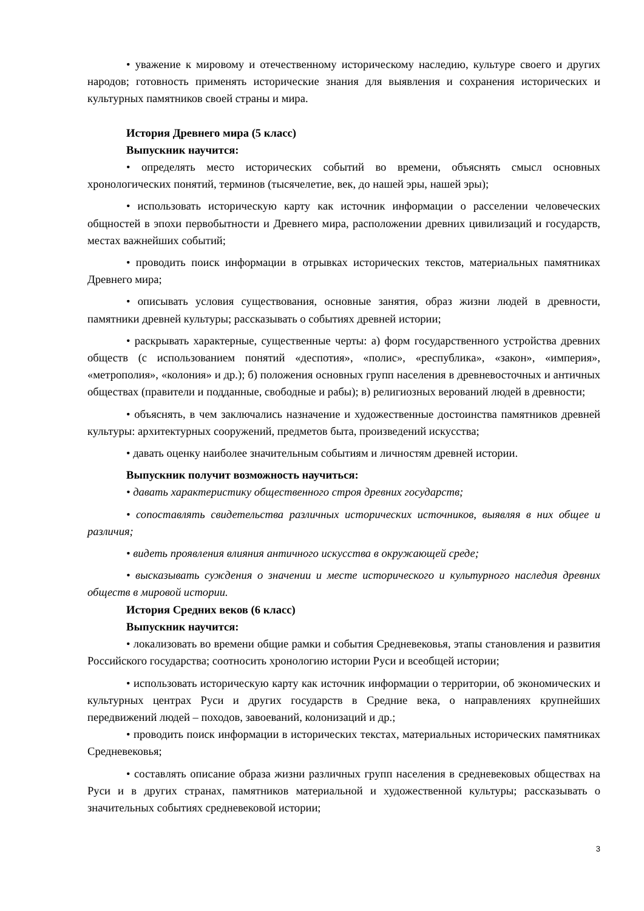• уважение к мировому и отечественному историческому наследию, культуре своего и других народов; готовность применять исторические знания для выявления и сохранения исторических и культурных памятников своей страны и мира.
История Древнего мира (5 класс)
Выпускник научится:
• определять место исторических событий во времени, объяснять смысл основных хронологических понятий, терминов (тысячелетие, век, до нашей эры, нашей эры);
• использовать историческую карту как источник информации о расселении человеческих общностей в эпохи первобытности и Древнего мира, расположении древних цивилизаций и государств, местах важнейших событий;
• проводить поиск информации в отрывках исторических текстов, материальных памятниках Древнего мира;
• описывать условия существования, основные занятия, образ жизни людей в древности, памятники древней культуры; рассказывать о событиях древней истории;
• раскрывать характерные, существенные черты: а) форм государственного устройства древних обществ (с использованием понятий «деспотия», «полис», «республика», «закон», «империя», «метрополия», «колония» и др.); б) положения основных групп населения в древневосточных и античных обществах (правители и подданные, свободные и рабы); в) религиозных верований людей в древности;
• объяснять, в чем заключались назначение и художественные достоинства памятников древней культуры: архитектурных сооружений, предметов быта, произведений искусства;
• давать оценку наиболее значительным событиям и личностям древней истории.
Выпускник получит возможность научиться:
• давать характеристику общественного строя древних государств;
• сопоставлять свидетельства различных исторических источников, выявляя в них общее и различия;
• видеть проявления влияния античного искусства в окружающей среде;
• высказывать суждения о значении и месте исторического и культурного наследия древних обществ в мировой истории.
История Средних веков (6 класс)
Выпускник научится:
• локализовать во времени общие рамки и события Средневековья, этапы становления и развития Российского государства; соотносить хронологию истории Руси и всеобщей истории;
• использовать историческую карту как источник информации о территории, об экономических и культурных центрах Руси и других государств в Средние века, о направлениях крупнейших передвижений людей – походов, завоеваний, колонизаций и др.;
• проводить поиск информации в исторических текстах, материальных исторических памятниках Средневековья;
• составлять описание образа жизни различных групп населения в средневековых обществах на Руси и в других странах, памятников материальной и художественной культуры; рассказывать о значительных событиях средневековой истории;
3